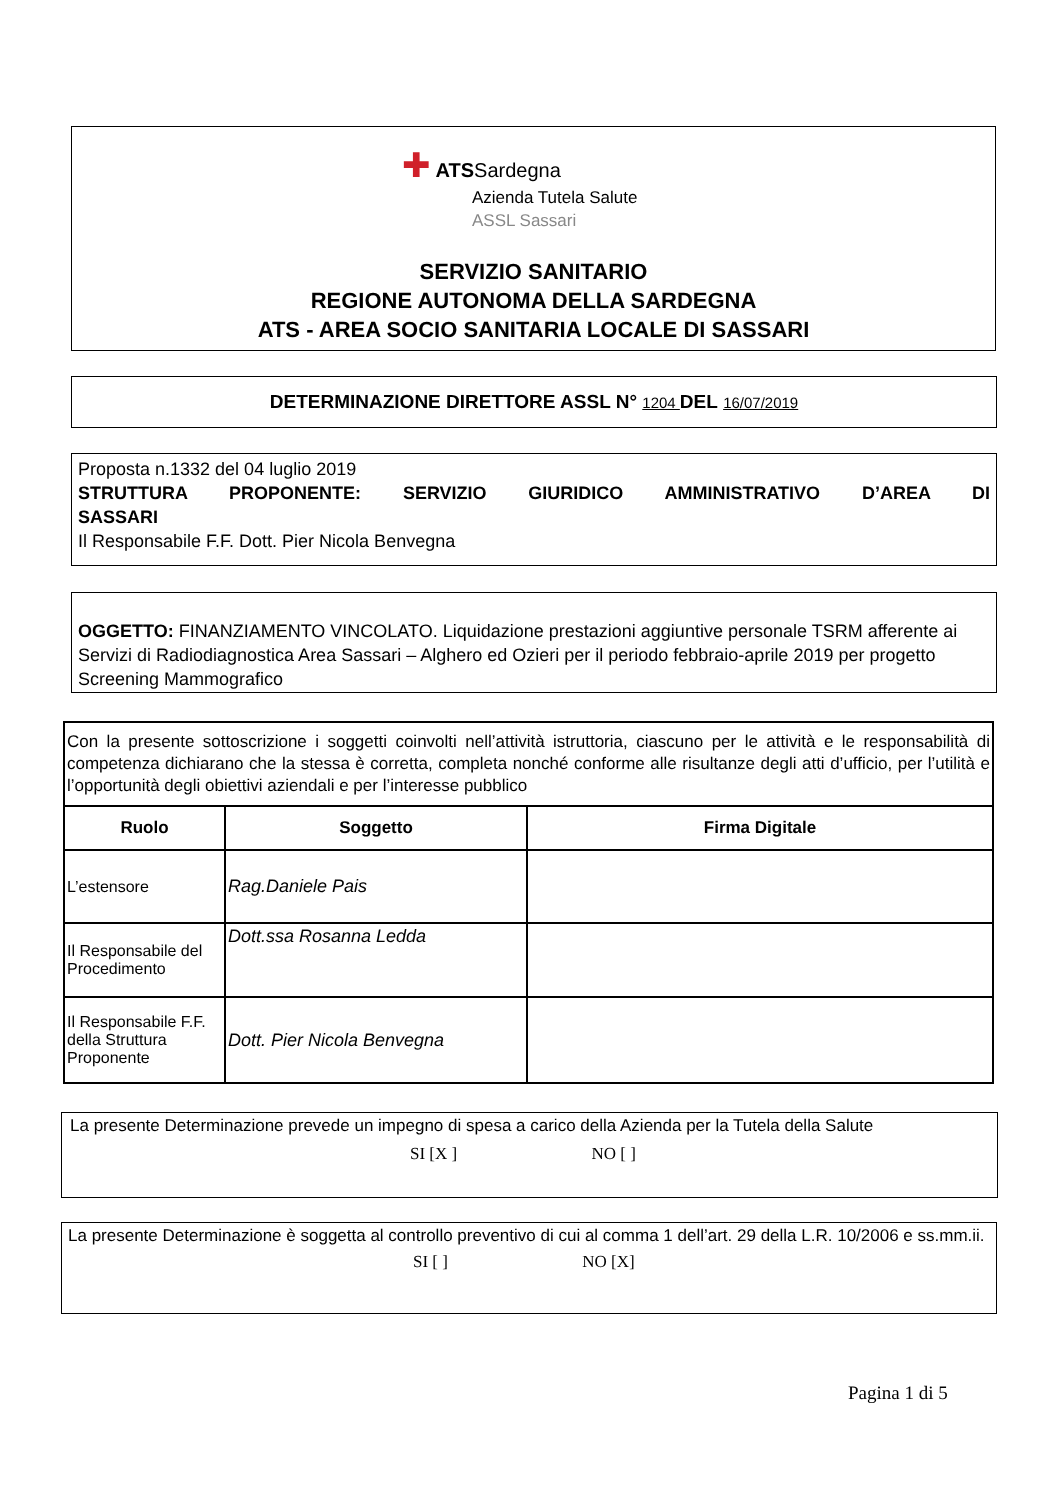✚ ATSSardegna
Azienda Tutela Salute
ASSL Sassari
SERVIZIO SANITARIO
REGIONE AUTONOMA DELLA SARDEGNA
ATS - AREA SOCIO SANITARIA LOCALE DI SASSARI
DETERMINAZIONE DIRETTORE ASSL N° 1204 DEL 16/07/2019
Proposta n.1332 del 04 luglio 2019
STRUTTURA PROPONENTE: SERVIZIO GIURIDICO AMMINISTRATIVO D’AREA DI
SASSARI
Il Responsabile F.F. Dott. Pier Nicola Benvegna
OGGETTO: FINANZIAMENTO VINCOLATO. Liquidazione prestazioni aggiuntive personale TSRM afferente ai Servizi di Radiodiagnostica Area Sassari – Alghero ed Ozieri per il periodo febbraio-aprile 2019 per progetto Screening Mammografico
| Con la presente sottoscrizione i soggetti coinvolti nell’attività istruttoria, ciascuno per le attività e le responsabilità di competenza dichiarano che la stessa è corretta, completa nonché conforme alle risultanze degli atti d’ufficio, per l’utilità e l’opportunità degli obiettivi aziendali e per l’interesse pubblico | | |
| Ruolo | Soggetto | Firma Digitale |
| L’estensore | Rag.Daniele Pais | |
| Il Responsabile del Procedimento | Dott.ssa Rosanna Ledda | |
| Il Responsabile F.F. della Struttura Proponente | Dott. Pier Nicola Benvegna | |
La presente Determinazione prevede un impegno di spesa a carico della Azienda per la Tutela della Salute
SI [X ] NO [ ]
La presente Determinazione è soggetta al controllo preventivo di cui al comma 1 dell’art. 29 della L.R. 10/2006 e ss.mm.ii.
SI [ ] NO [X]
Pagina 1 di 5